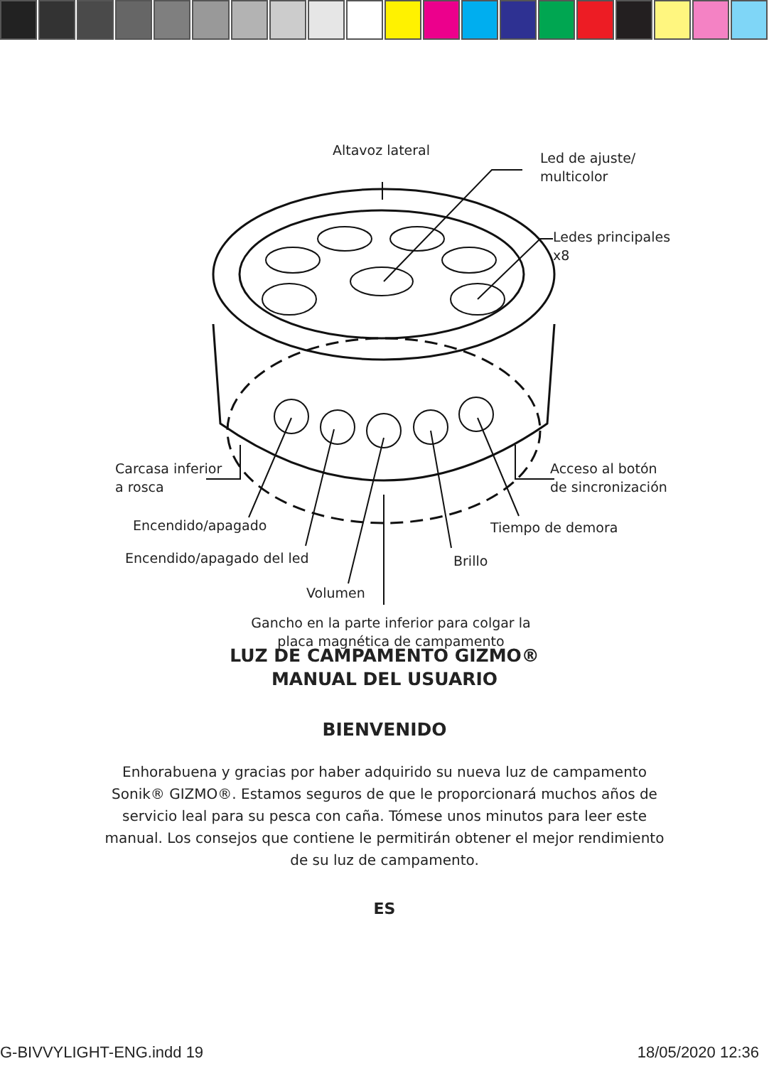Altavoz lateral
Led de ajuste/
multicolor
Ledes principales
x8
Carcasa inferior
a rosca
Acceso al botón
de sincronización
Encendido/apagado Tiempo de demora
Encendido/apagado del led Brillo
Volumen
Gancho en la parte inferior para colgar la placa magnética de campamento
LUZ DE CAMPAMENTO GIZMO®
MANUAL DEL USUARIO
BIENVENIDO
Enhorabuena y gracias por haber adquirido su nueva luz de campamento Sonik® GIZMO®. Estamos seguros de que le proporcionará muchos años de servicio leal para su pesca con caña. Tómese unos minutos para leer este manual. Los consejos que contiene le permitirán obtener el mejor rendimiento de su luz de campamento.
ES
G-BIVVYLIGHT-ENG.indd 19 18/05/2020 12:36